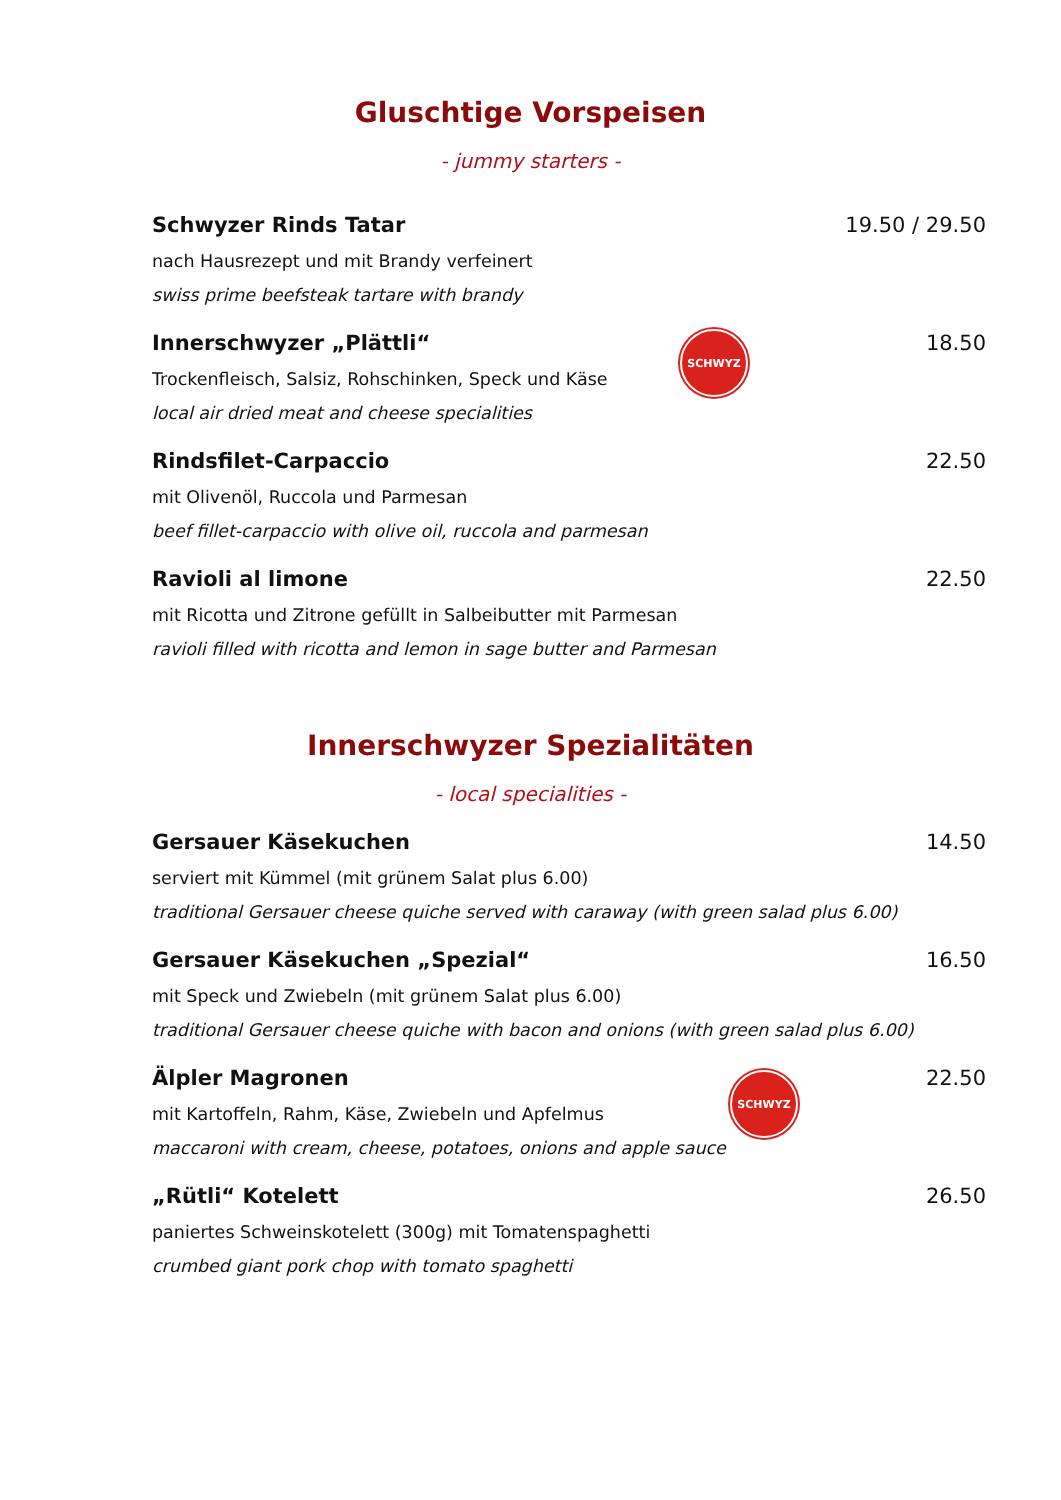Gluschtige Vorspeisen
- jummy starters -
Schwyzer Rinds Tatar 19.50 / 29.50
nach Hausrezept und mit Brandy verfeinert
swiss prime beefsteak tartare with brandy
Innerschwyzer „Plättli“18.50
Trockenfleisch, Salsiz, Rohschinken, Speck und Käse
local air dried meat and cheese specialities
SCHWYZ
Rindsfilet-Carpaccio 22.50
mit Olivenöl, Ruccola und Parmesan
beef fillet-carpaccio with olive oil, ruccola and parmesan
Ravioli al limone 22.50
mit Ricotta und Zitrone gefüllt in Salbeibutter mit Parmesan
ravioli filled with ricotta and lemon in sage butter and Parmesan
Innerschwyzer Spezialitäten
- local specialities -
Gersauer Käsekuchen 14.50
serviert mit Kümmel (mit grünem Salat plus 6.00)
traditional Gersauer cheese quiche served with caraway (with green salad plus 6.00)
Gersauer Käsekuchen „Spezial“16.50
mit Speck und Zwiebeln (mit grünem Salat plus 6.00)
traditional Gersauer cheese quiche with bacon and onions (with green salad plus 6.00)
Älpler Magronen 22.50
mit Kartoffeln, Rahm, Käse, Zwiebeln und Apfelmus
maccaroni with cream, cheese, potatoes, onions and apple sauce
SCHWYZ
„Rütli“ Kotelett 26.50
paniertes Schweinskotelett (300g) mit Tomatenspaghetti
crumbed giant pork chop with tomato spaghetti